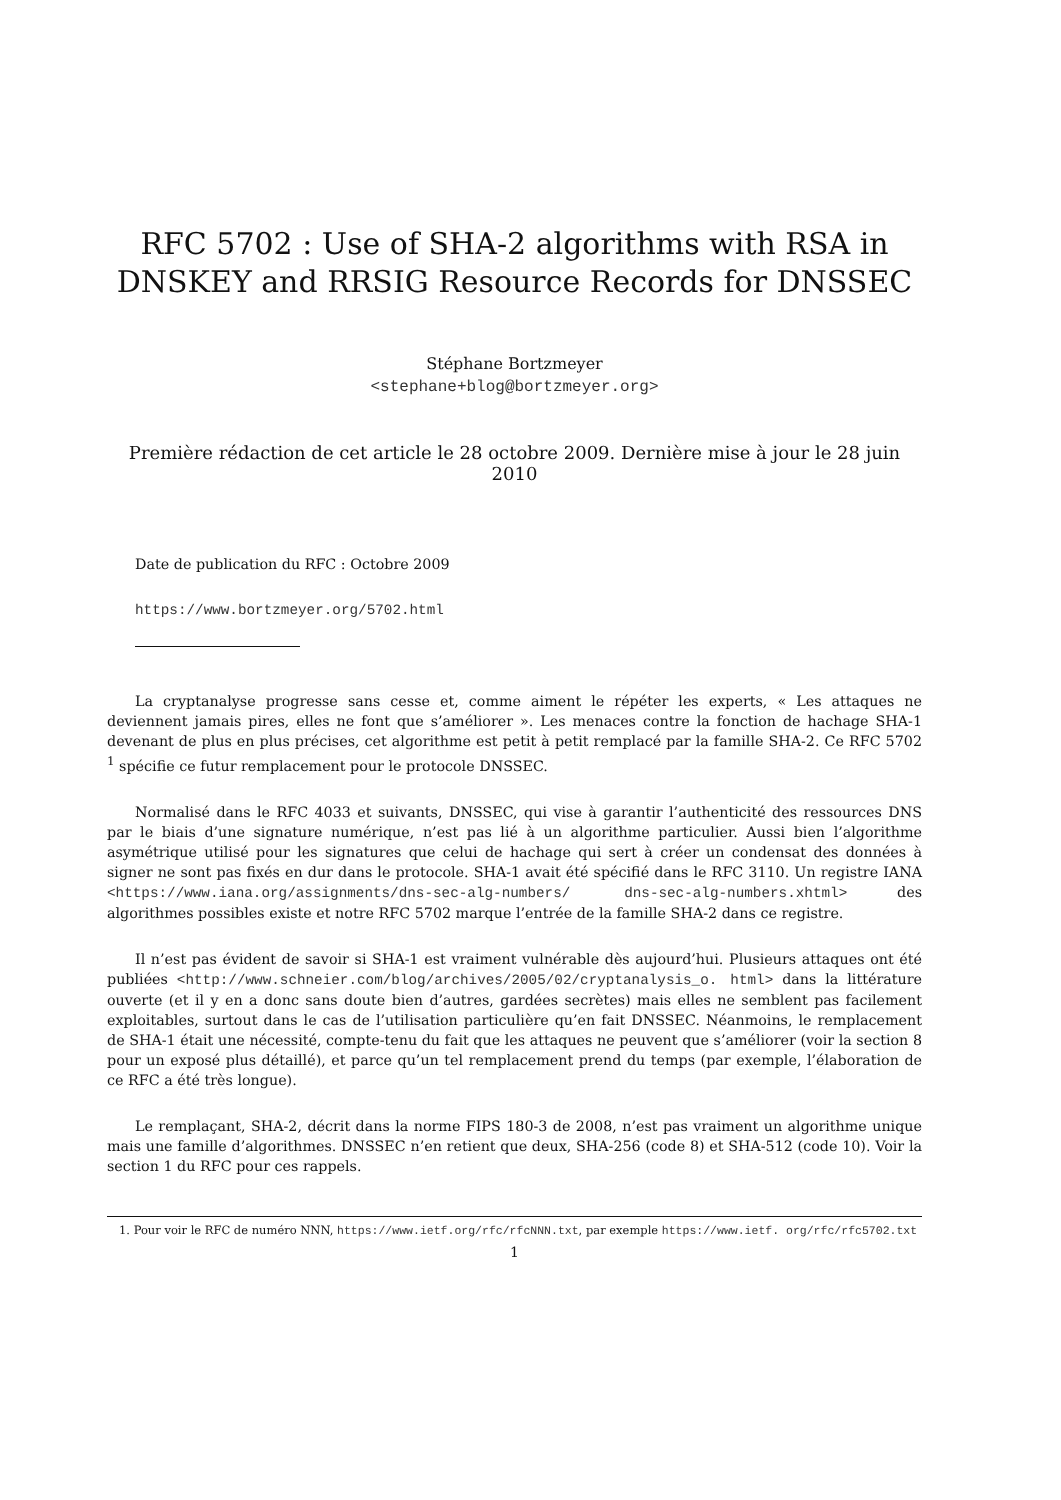RFC 5702 : Use of SHA-2 algorithms with RSA in DNSKEY and RRSIG Resource Records for DNSSEC
Stéphane Bortzmeyer
<stephane+blog@bortzmeyer.org>
Première rédaction de cet article le 28 octobre 2009. Dernière mise à jour le 28 juin 2010
Date de publication du RFC : Octobre 2009
https://www.bortzmeyer.org/5702.html
La cryptanalyse progresse sans cesse et, comme aiment le répéter les experts, « Les attaques ne deviennent jamais pires, elles ne font que s’améliorer ». Les menaces contre la fonction de hachage SHA-1 devenant de plus en plus précises, cet algorithme est petit à petit remplacé par la famille SHA-2. Ce RFC 5702 <sup>1</sup> spécifie ce futur remplacement pour le protocole DNSSEC.
Normalisé dans le RFC 4033 et suivants, DNSSEC, qui vise à garantir l’authenticité des ressources DNS par le biais d’une signature numérique, n’est pas lié à un algorithme particulier. Aussi bien l’algorithme asymétrique utilisé pour les signatures que celui de hachage qui sert à créer un condensat des données à signer ne sont pas fixés en dur dans le protocole. SHA-1 avait été spécifié dans le RFC 3110. Un registre IANA <https://www.iana.org/assignments/dns-sec-alg-numbers/ dns-sec-alg-numbers.xhtml> des algorithmes possibles existe et notre RFC 5702 marque l’entrée de la famille SHA-2 dans ce registre.
Il n’est pas évident de savoir si SHA-1 est vraiment vulnérable dès aujourd’hui. Plusieurs attaques ont été publiées <http://www.schneier.com/blog/archives/2005/02/cryptanalysis_o. html> dans la littérature ouverte (et il y en a donc sans doute bien d’autres, gardées secrètes) mais elles ne semblent pas facilement exploitables, surtout dans le cas de l’utilisation particulière qu’en fait DNSSEC. Néanmoins, le remplacement de SHA-1 était une nécessité, compte-tenu du fait que les attaques ne peuvent que s’améliorer (voir la section 8 pour un exposé plus détaillé), et parce qu’un tel remplacement prend du temps (par exemple, l’élaboration de ce RFC a été très longue).
Le remplaçant, SHA-2, décrit dans la norme FIPS 180-3 de 2008, n’est pas vraiment un algorithme unique mais une famille d’algorithmes. DNSSEC n’en retient que deux, SHA-256 (code 8) et SHA-512 (code 10). Voir la section 1 du RFC pour ces rappels.
1. Pour voir le RFC de numéro NNN, https://www.ietf.org/rfc/rfcNNN.txt, par exemple https://www.ietf. org/rfc/rfc5702.txt
1